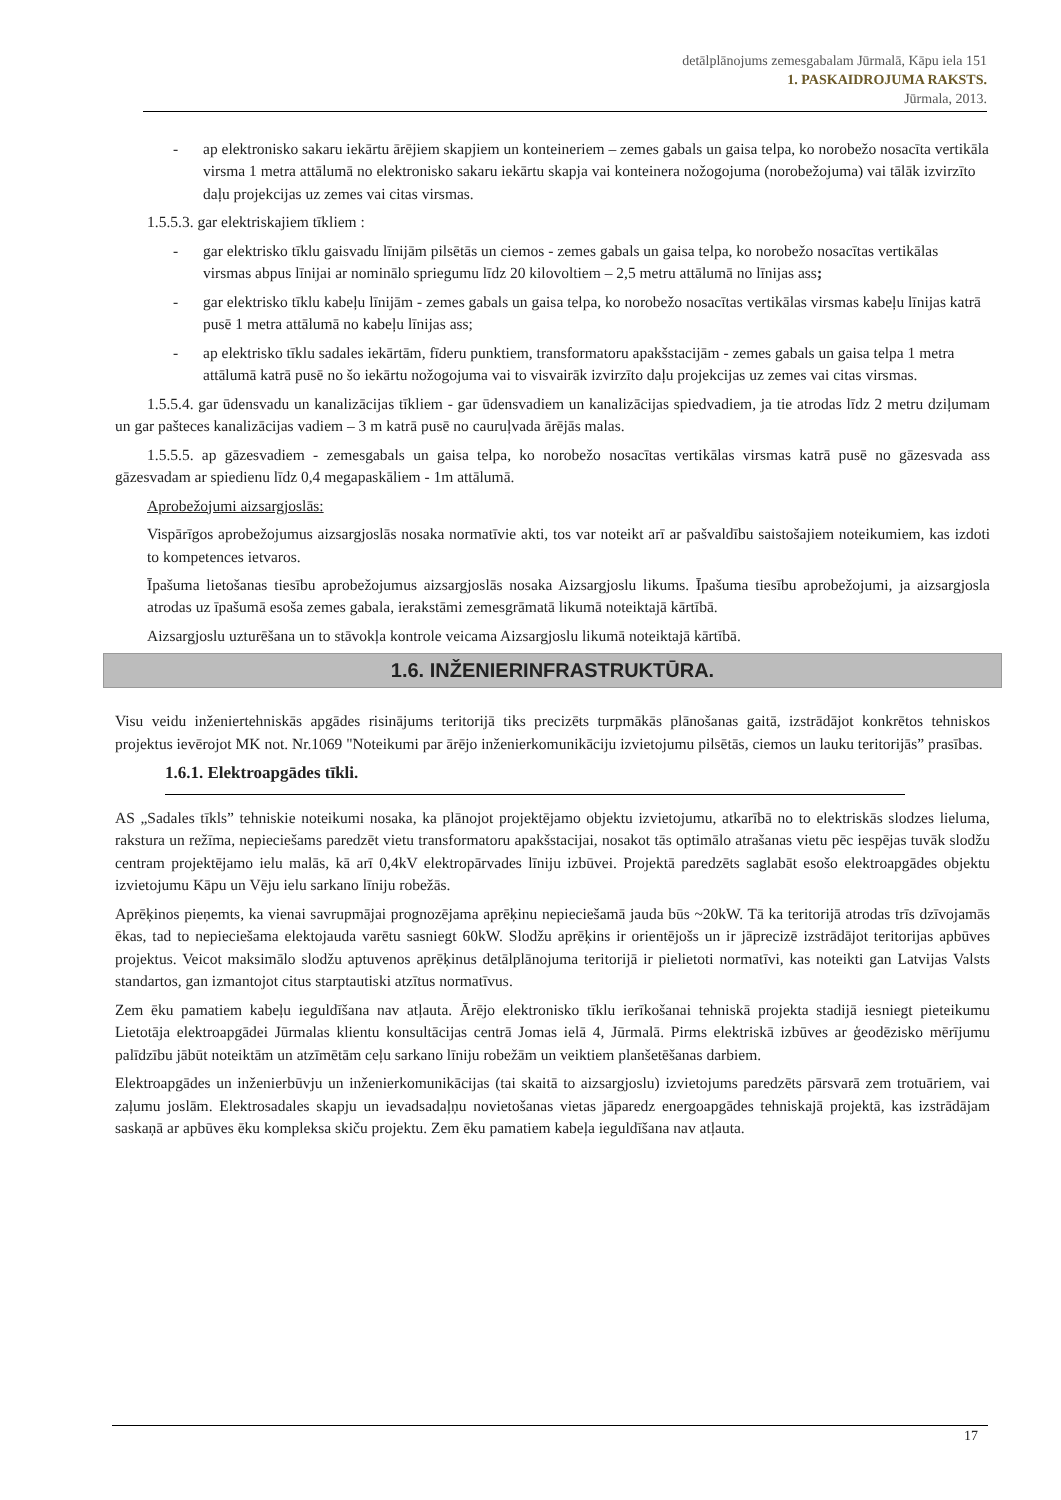detālplānojums zemesgabalam Jūrmalā, Kāpu iela 151
1. PASKAIDROJUMA RAKSTS.
Jūrmala, 2013.
- ap elektronisko sakaru iekārtu ārējiem skapjiem un konteineriem – zemes gabals un gaisa telpa, ko norobežo nosacīta vertikāla virsma 1 metra attālumā no elektronisko sakaru iekārtu skapja vai konteinera nožogojuma (norobežojuma) vai tālāk izvirzīto daļu projekcijas uz zemes vai citas virsmas.
1.5.5.3. gar elektriskajiem tīkliem :
- gar elektrisko tīklu gaisvadu līnijām pilsētās un ciemos - zemes gabals un gaisa telpa, ko norobežo nosacītas vertikālas virsmas abpus līnijai ar nominālo spriegumu līdz 20 kilovoltiem – 2,5 metru attālumā no līnijas ass;
- gar elektrisko tīklu kabeļu līnijām - zemes gabals un gaisa telpa, ko norobežo nosacītas vertikālas virsmas kabeļu līnijas katrā pusē 1 metra attālumā no kabeļu līnijas ass;
- ap elektrisko tīklu sadales iekārtām, fīderu punktiem, transformatoru apakšstacijām - zemes gabals un gaisa telpa 1 metra attālumā katrā pusē no šo iekārtu nožogojuma vai to visvairāk izvirzīto daļu projekcijas uz zemes vai citas virsmas.
1.5.5.4. gar ūdensvadu un kanalizācijas tīkliem - gar ūdensvadiem un kanalizācijas spiedvadiem, ja tie atrodas līdz 2 metru dziļumam un gar pašteces kanalizācijas vadiem – 3 m katrā pusē no cauruļvada ārējās malas.
1.5.5.5. ap gāzesvadiem - zemesgabals un gaisa telpa, ko norobežo nosacītas vertikālas virsmas katrā pusē no gāzesvada ass gāzesvadam ar spiedienu līdz 0,4 megapaskāliem - 1m attālumā.
Aprobežojumi aizsargjoslās:
Vispārīgos aprobežojumus aizsargjoslās nosaka normatīvie akti, tos var noteikt arī ar pašvaldību saistošajiem noteikumiem, kas izdoti to kompetences ietvaros.
Īpašuma lietošanas tiesību aprobežojumus aizsargjoslās nosaka Aizsargjoslu likums. Īpašuma tiesību aprobežojumi, ja aizsargjosla atrodas uz īpašumā esoša zemes gabala, ierakstāmi zemesgrāmatā likumā noteiktajā kārtībā.
Aizsargjoslu uzturēšana un to stāvokļa kontrole veicama Aizsargjoslu likumā noteiktajā kārtībā.
1.6. INŽENIERINFRASTRUKTŪRA.
Visu veidu inženiertehniskās apgādes risinājums teritorijā tiks precizēts turpmākās plānošanas gaitā, izstrādājot konkrētos tehniskos projektus ievērojot MK not. Nr.1069 "Noteikumi par ārējo inženierkomunikāciju izvietojumu pilsētās, ciemos un lauku teritorijās” prasības.
1.6.1. Elektroapgādes tīkli.
AS „Sadales tīkls” tehniskie noteikumi nosaka, ka plānojot projektējamo objektu izvietojumu, atkarībā no to elektriskās slodzes lieluma, rakstura un režīma, nepieciešams paredzēt vietu transformatoru apakšstacijai, nosakot tās optimālo atrašanas vietu pēc iespējas tuvāk slodžu centram projektējamo ielu malās, kā arī 0,4kV elektropārvades līniju izbūvei. Projektā paredzēts saglabāt esošo elektroapgādes objektu izvietojumu Kāpu un Vēju ielu sarkano līniju robežās.
Aprēķinos pieņemts, ka vienai savrupmājai prognozējama aprēķinu nepieciešamā jauda būs ~20kW. Tā ka teritorijā atrodas trīs dzīvojamās ēkas, tad to nepieciešama elektojauda varētu sasniegt 60kW. Slodžu aprēķins ir orientējošs un ir jāprecizē izstrādājot teritorijas apbūves projektus. Veicot maksimālo slodžu aptuvenos aprēķinus detālplānojuma teritorijā ir pielietoti normatīvi, kas noteikti gan Latvijas Valsts standartos, gan izmantojot citus starptautiski atzītus normatīvus.
Zem ēku pamatiem kabeļu ieguldīšana nav atļauta. Ārējo elektronisko tīklu ierīkošanai tehniskā projekta stadijā iesniegt pieteikumu Lietotāja elektroapgādei Jūrmalas klientu konsultācijas centrā Jomas ielā 4, Jūrmalā. Pirms elektriskā izbūves ar ģeodēzisko mērījumu palīdzību jābūt noteiktām un atzīmētām ceļu sarkano līniju robežām un veiktiem planšetēšanas darbiem.
Elektroapgādes un inženierbūvju un inženierkomunikācijas (tai skaitā to aizsargjoslu) izvietojums paredzēts pārsvarā zem trotuāriem, vai zaļumu joslām. Elektrosadales skapju un ievadsadaļņu novietošanas vietas jāparedz energoapgādes tehniskajā projektā, kas izstrādājam saskaņā ar apbūves ēku kompleksa skiču projektu. Zem ēku pamatiem kabeļa ieguldīšana nav atļauta.
17